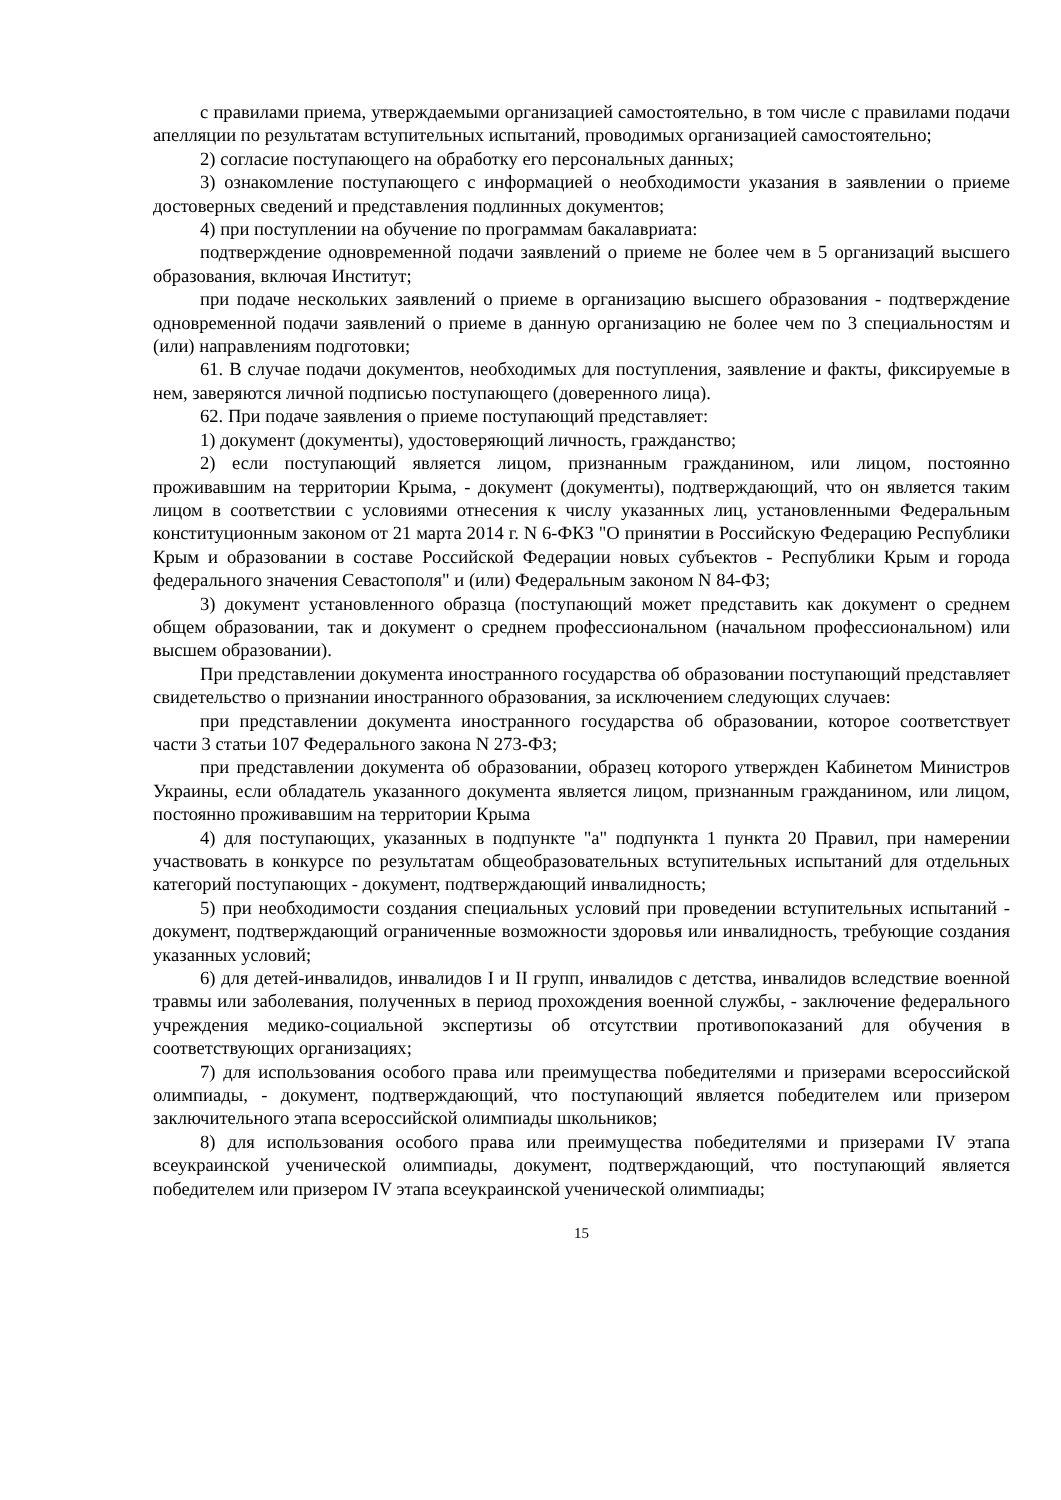с правилами приема, утверждаемыми организацией самостоятельно, в том числе с правилами подачи апелляции по результатам вступительных испытаний, проводимых организацией самостоятельно;
2) согласие поступающего на обработку его персональных данных;
3) ознакомление поступающего с информацией о необходимости указания в заявлении о приеме достоверных сведений и представления подлинных документов;
4) при поступлении на обучение по программам бакалавриата:
подтверждение одновременной подачи заявлений о приеме не более чем в 5 организаций высшего образования, включая Институт;
при подаче нескольких заявлений о приеме в организацию высшего образования - подтверждение одновременной подачи заявлений о приеме в данную организацию не более чем по 3 специальностям и (или) направлениям подготовки;
61. В случае подачи документов, необходимых для поступления, заявление и факты, фиксируемые в нем, заверяются личной подписью поступающего (доверенного лица).
62. При подаче заявления о приеме поступающий представляет:
1) документ (документы), удостоверяющий личность, гражданство;
2) если поступающий является лицом, признанным гражданином, или лицом, постоянно проживавшим на территории Крыма, - документ (документы), подтверждающий, что он является таким лицом в соответствии с условиями отнесения к числу указанных лиц, установленными Федеральным конституционным законом от 21 марта 2014 г. N 6-ФКЗ "О принятии в Российскую Федерацию Республики Крым и образовании в составе Российской Федерации новых субъектов - Республики Крым и города федерального значения Севастополя" и (или) Федеральным законом N 84-ФЗ;
3) документ установленного образца (поступающий может представить как документ о среднем общем образовании, так и документ о среднем профессиональном (начальном профессиональном) или высшем образовании).
При представлении документа иностранного государства об образовании поступающий представляет свидетельство о признании иностранного образования, за исключением следующих случаев:
при представлении документа иностранного государства об образовании, которое соответствует части 3 статьи 107 Федерального закона N 273-ФЗ;
при представлении документа об образовании, образец которого утвержден Кабинетом Министров Украины, если обладатель указанного документа является лицом, признанным гражданином, или лицом, постоянно проживавшим на территории Крыма
4) для поступающих, указанных в подпункте "а" подпункта 1 пункта 20 Правил, при намерении участвовать в конкурсе по результатам общеобразовательных вступительных испытаний для отдельных категорий поступающих - документ, подтверждающий инвалидность;
5) при необходимости создания специальных условий при проведении вступительных испытаний - документ, подтверждающий ограниченные возможности здоровья или инвалидность, требующие создания указанных условий;
6) для детей-инвалидов, инвалидов I и II групп, инвалидов с детства, инвалидов вследствие военной травмы или заболевания, полученных в период прохождения военной службы, - заключение федерального учреждения медико-социальной экспертизы об отсутствии противопоказаний для обучения в соответствующих организациях;
7) для использования особого права или преимущества победителями и призерами всероссийской олимпиады, - документ, подтверждающий, что поступающий является победителем или призером заключительного этапа всероссийской олимпиады школьников;
8) для использования особого права или преимущества победителями и призерами IV этапа всеукраинской ученической олимпиады, документ, подтверждающий, что поступающий является победителем или призером IV этапа всеукраинской ученической олимпиады;
15